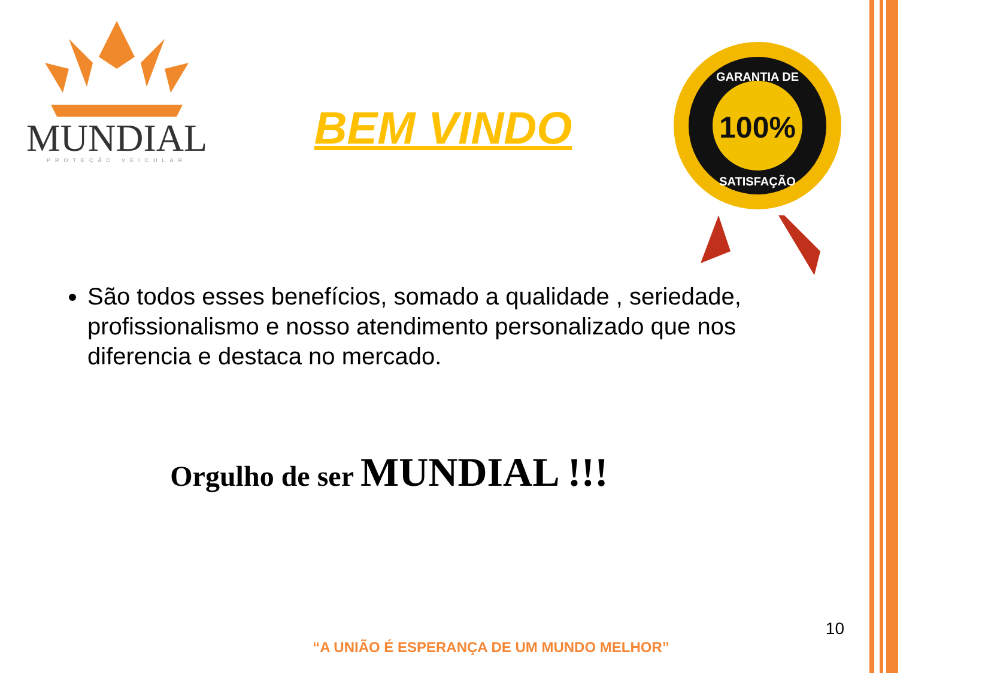MUNDIAL
PROTEÇÃO VEICULAR
BEM VINDO
100%
GARANTIA DE
SATISFAÇÃO
São todos esses benefícios, somado a qualidade , seriedade, profissionalismo e nosso atendimento personalizado que nos diferencia e destaca no mercado.
Orgulho de ser MUNDIAL !!!
10
“A UNIÃO É ESPERANÇA DE UM MUNDO MELHOR”